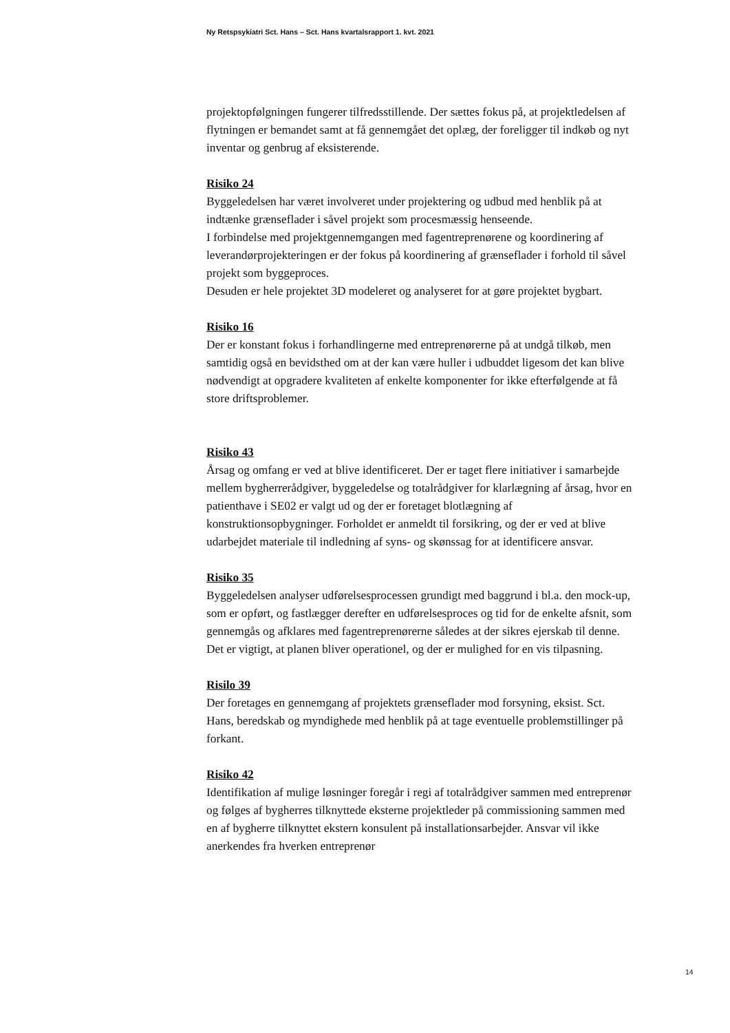Ny Retspsykiatri Sct. Hans – Sct. Hans kvartalsrapport 1. kvt. 2021
projektopfølgningen fungerer tilfredsstillende. Der sættes fokus på, at projektledelsen af flytningen er bemandet samt at få gennemgået det oplæg, der foreligger til indkøb og nyt inventar og genbrug af eksisterende.
Risiko 24
Byggeledelsen har været involveret under projektering og udbud med henblik på at indtænke grænseflader i såvel projekt som procesmæssig henseende.
I forbindelse med projektgennemgangen med fagentreprenørene og koordinering af leverandørprojekteringen er der fokus på koordinering af grænseflader i forhold til såvel projekt som byggeproces.
Desuden er hele projektet 3D modeleret og analyseret for at gøre projektet bygbart.
Risiko 16
Der er konstant fokus i forhandlingerne med entreprenørerne på at undgå tilkøb, men samtidig også en bevidsthed om at der kan være huller i udbuddet ligesom det kan blive nødvendigt at opgradere kvaliteten af enkelte komponenter for ikke efterfølgende at få store driftsproblemer.
Risiko 43
Årsag og omfang er ved at blive identificeret. Der er taget flere initiativer i samarbejde mellem bygherrerådgiver, byggeledelse og totalrådgiver for klarlægning af årsag, hvor en patienthave i SE02 er valgt ud og der er foretaget blotlægning af konstruktionsopbygninger. Forholdet er anmeldt til forsikring, og der er ved at blive udarbejdet materiale til indledning af syns- og skønssag for at identificere ansvar.
Risiko 35
Byggeledelsen analyser udførelsesprocessen grundigt med baggrund i bl.a. den mock-up, som er opført, og fastlægger derefter en udførelsesproces og tid for de enkelte afsnit, som gennemgås og afklares med fagentreprenørerne således at der sikres ejerskab til denne. Det er vigtigt, at planen bliver operationel, og der er mulighed for en vis tilpasning.
Risilo 39
Der foretages en gennemgang af projektets grænseflader mod forsyning, eksist. Sct. Hans, beredskab og myndighede med henblik på at tage eventuelle problemstillinger på forkant.
Risiko 42
Identifikation af mulige løsninger foregår i regi af totalrådgiver sammen med entreprenør og følges af bygherres tilknyttede eksterne projektleder på commissioning sammen med en af bygherre tilknyttet ekstern konsulent på installationsarbejder. Ansvar vil ikke anerkendes fra hverken entreprenør
14